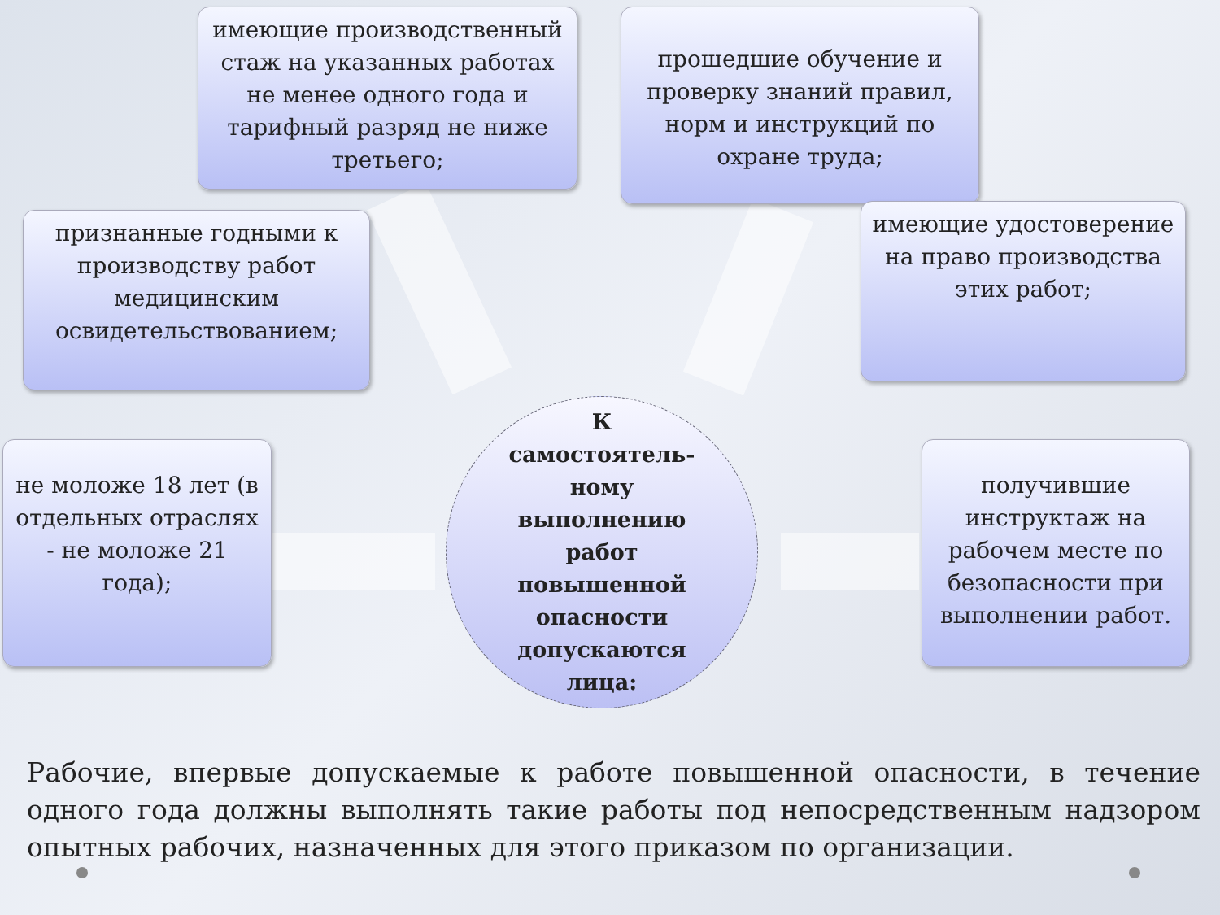имеющие производственный стаж на указанных работах не менее одного года и тарифный разряд не ниже третьего;
прошедшие обучение и проверку знаний правил, норм и инструкций по охране труда;
признанные годными к производству работ медицинским освидетельствованием;
имеющие удостоверение на право производства этих работ;
не моложе 18 лет (в отдельных отраслях - не моложе 21 года);
получившие инструктаж на рабочем месте по безопасности при выполнении работ.
К
самостоятель-
ному
выполнению
работ
повышенной
опасности
допускаются
лица:
Рабочие, впервые допускаемые к работе повышенной опасности, в течение одного года должны выполнять такие работы под непосредственным надзором опытных рабочих, назначенных для этого приказом по организации.